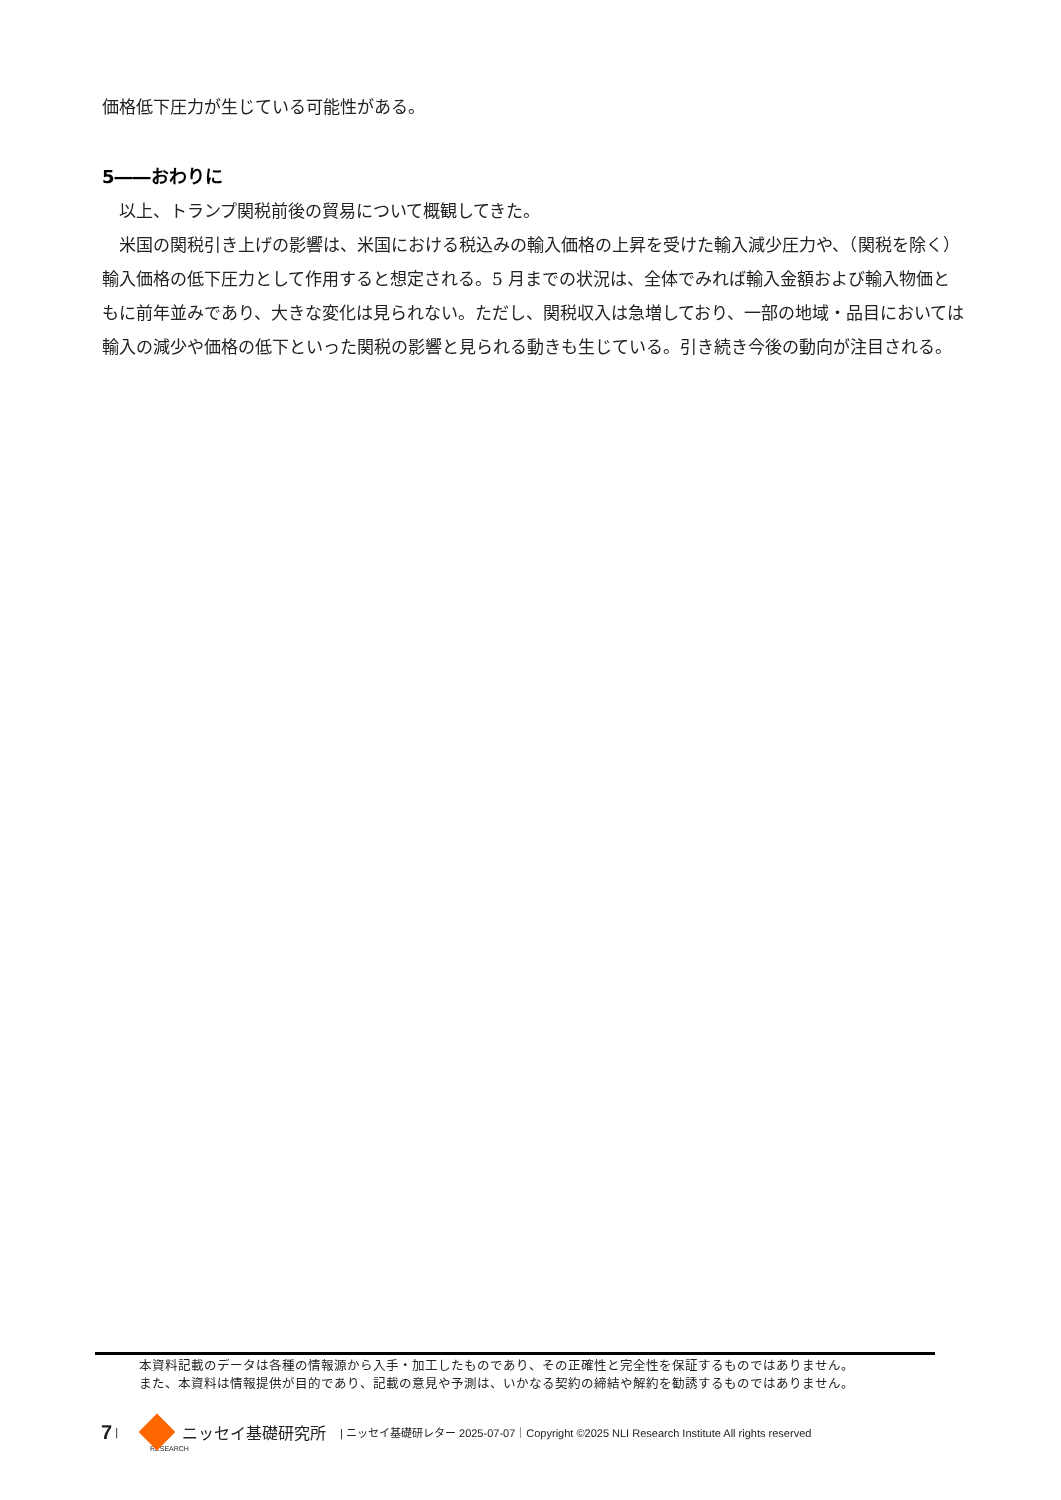価格低下圧力が生じている可能性がある。
5――おわりに
　以上、トランプ関税前後の貿易について概観してきた。
　米国の関税引き上げの影響は、米国における税込みの輸入価格の上昇を受けた輸入減少圧力や、（関税を除く）輸入価格の低下圧力として作用すると想定される。5 月までの状況は、全体でみれば輸入金額および輸入物価ともに前年並みであり、大きな変化は見られない。ただし、関税収入は急増しており、一部の地域・品目においては輸入の減少や価格の低下といった関税の影響と見られる動きも生じている。引き続き今後の動向が注目される。
本資料記載のデータは各種の情報源から入手・加工したものであり、その正確性と完全性を保証するものではありません。
また、本資料は情報提供が目的であり、記載の意見や予測は、いかなる契約の締結や解約を勧誘するものではありません。
7 |
ニッセイ基礎研究所 | ニッセイ基礎研レター 2025-07-07｜Copyright ©2025 NLI Research Institute All rights reserved
RESEARCH